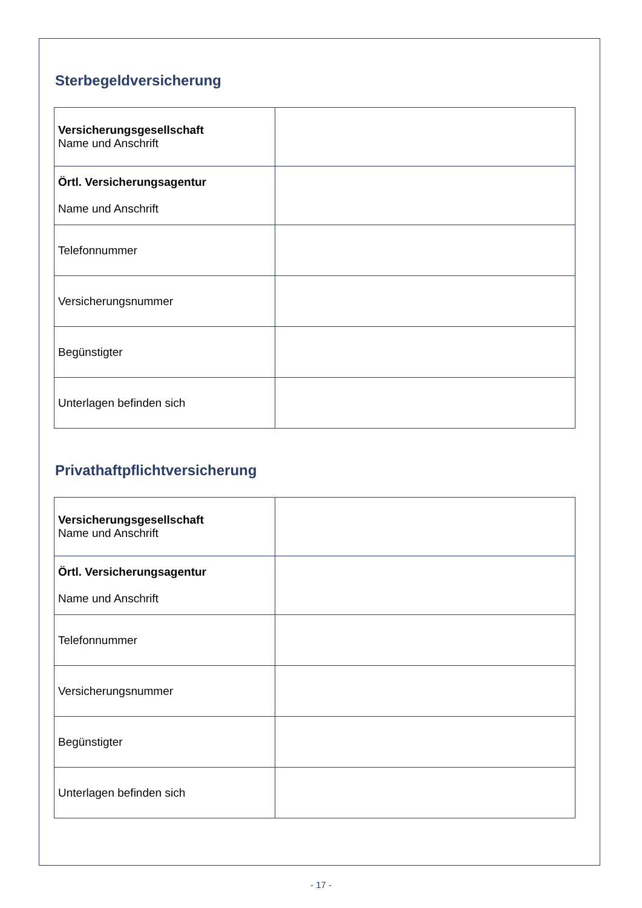Sterbegeldversicherung
| Versicherungsgesellschaft Name und Anschrift | |
| Örtl. Versicherungsagentur Name und Anschrift | |
| Telefonnummer | |
| Versicherungsnummer | |
| Begünstigter | |
| Unterlagen befinden sich | |
Privathaftpflichtversicherung
| Versicherungsgesellschaft Name und Anschrift | |
| Örtl. Versicherungsagentur Name und Anschrift | |
| Telefonnummer | |
| Versicherungsnummer | |
| Begünstigter | |
| Unterlagen befinden sich | |
- 17 -